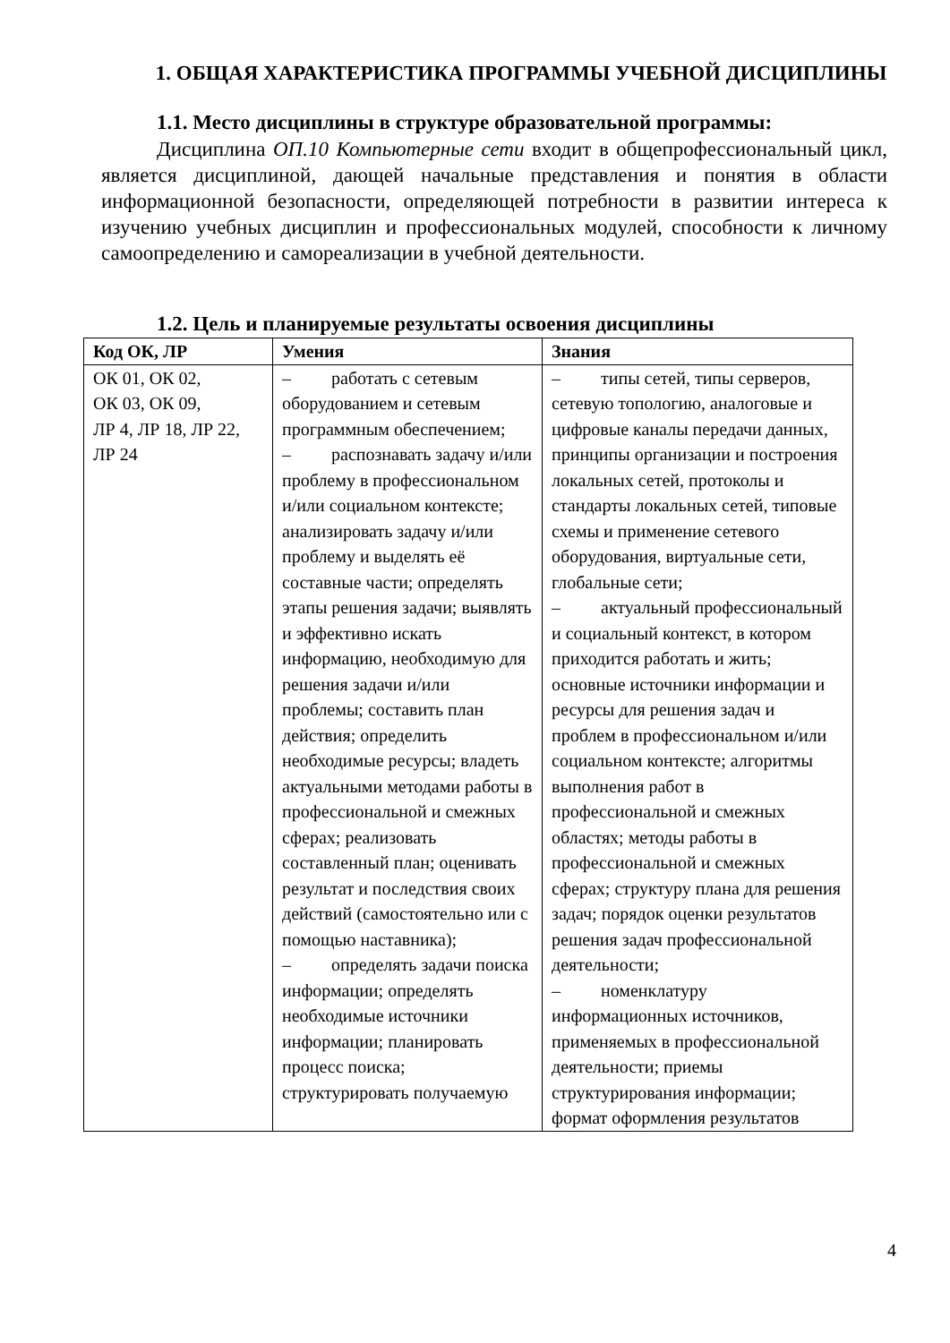1. ОБЩАЯ ХАРАКТЕРИСТИКА ПРОГРАММЫ УЧЕБНОЙ ДИСЦИПЛИНЫ
1.1. Место дисциплины в структуре образовательной программы:
Дисциплина ОП.10 Компьютерные сети входит в общепрофессиональный цикл, является дисциплиной, дающей начальные представления и понятия в области информационной безопасности, определяющей потребности в развитии интереса к изучению учебных дисциплин и профессиональных модулей, способности к личному самоопределению и самореализации в учебной деятельности.
1.2. Цель и планируемые результаты освоения дисциплины
| Код ОК, ЛР | Умения | Знания |
| --- | --- | --- |
| ОК 01, ОК 02, ОК 03, ОК 09, ЛР 4, ЛР 18, ЛР 22, ЛР 24 | – работать с сетевым оборудованием и сетевым программным обеспечением; – распознавать задачу и/или проблему в профессиональном и/или социальном контексте; анализировать задачу и/или проблему и выделять её составные части; определять этапы решения задачи; выявлять и эффективно искать информацию, необходимую для решения задачи и/или проблемы; составить план действия; определить необходимые ресурсы; владеть актуальными методами работы в профессиональной и смежных сферах; реализовать составленный план; оценивать результат и последствия своих действий (самостоятельно или с помощью наставника); – определять задачи поиска информации; определять необходимые источники информации; планировать процесс поиска; структурировать получаемую | – типы сетей, типы серверов, сетевую топологию, аналоговые и цифровые каналы передачи данных, принципы организации и построения локальных сетей, протоколы и стандарты локальных сетей, типовые схемы и применение сетевого оборудования, виртуальные сети, глобальные сети; – актуальный профессиональный и социальный контекст, в котором приходится работать и жить; основные источники информации и ресурсы для решения задач и проблем в профессиональном и/или социальном контексте; алгоритмы выполнения работ в профессиональной и смежных областях; методы работы в профессиональной и смежных сферах; структуру плана для решения задач; порядок оценки результатов решения задач профессиональной деятельности; – номенклатуру информационных источников, применяемых в профессиональной деятельности; приемы структурирования информации; формат оформления результатов |
4